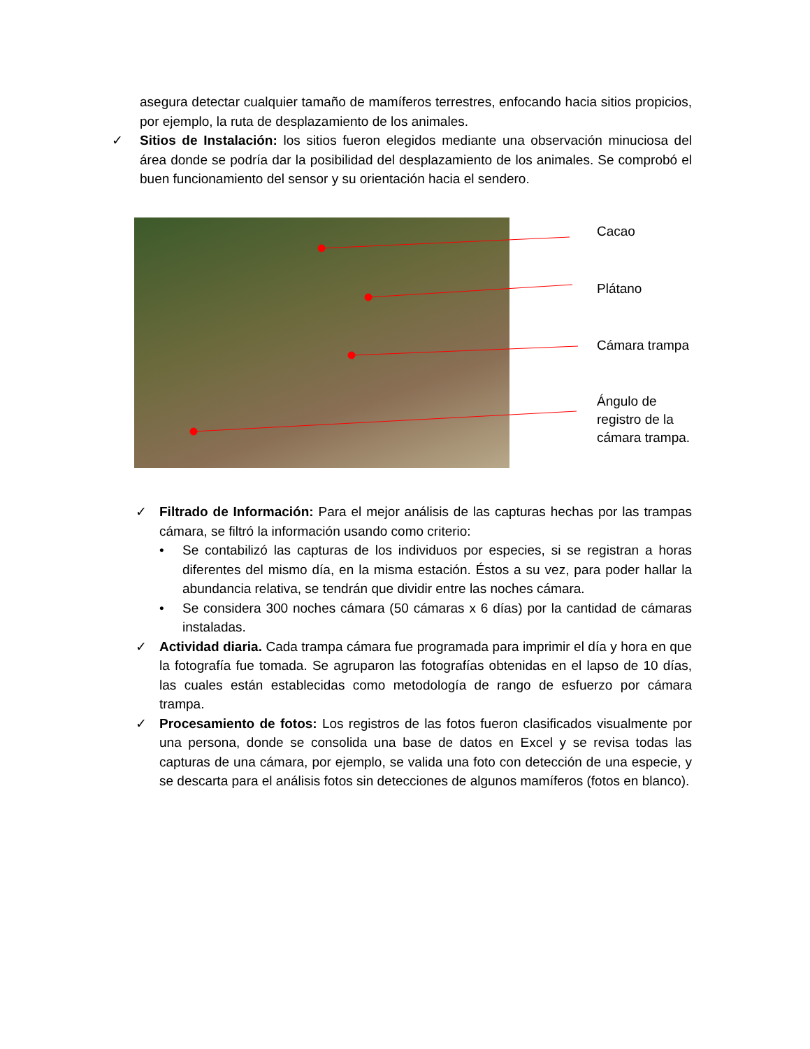asegura detectar cualquier tamaño de mamíferos terrestres, enfocando hacia sitios propicios, por ejemplo, la ruta de desplazamiento de los animales.
✓ Sitios de Instalación: los sitios fueron elegidos mediante una observación minuciosa del área donde se podría dar la posibilidad del desplazamiento de los animales. Se comprobó el buen funcionamiento del sensor y su orientación hacia el sendero.
Cacao
Plátano
Cámara trampa
Ángulo de
registro de la
cámara trampa.
✓ Filtrado de Información: Para el mejor análisis de las capturas hechas por las trampas cámara, se filtró la información usando como criterio:
• Se contabilizó las capturas de los individuos por especies, si se registran a horas diferentes del mismo día, en la misma estación. Éstos a su vez, para poder hallar la abundancia relativa, se tendrán que dividir entre las noches cámara.
• Se considera 300 noches cámara (50 cámaras x 6 días) por la cantidad de cámaras instaladas.
✓ Actividad diaria. Cada trampa cámara fue programada para imprimir el día y hora en que la fotografía fue tomada. Se agruparon las fotografías obtenidas en el lapso de 10 días, las cuales están establecidas como metodología de rango de esfuerzo por cámara trampa.
✓ Procesamiento de fotos: Los registros de las fotos fueron clasificados visualmente por una persona, donde se consolida una base de datos en Excel y se revisa todas las capturas de una cámara, por ejemplo, se valida una foto con detección de una especie, y se descarta para el análisis fotos sin detecciones de algunos mamíferos (fotos en blanco).